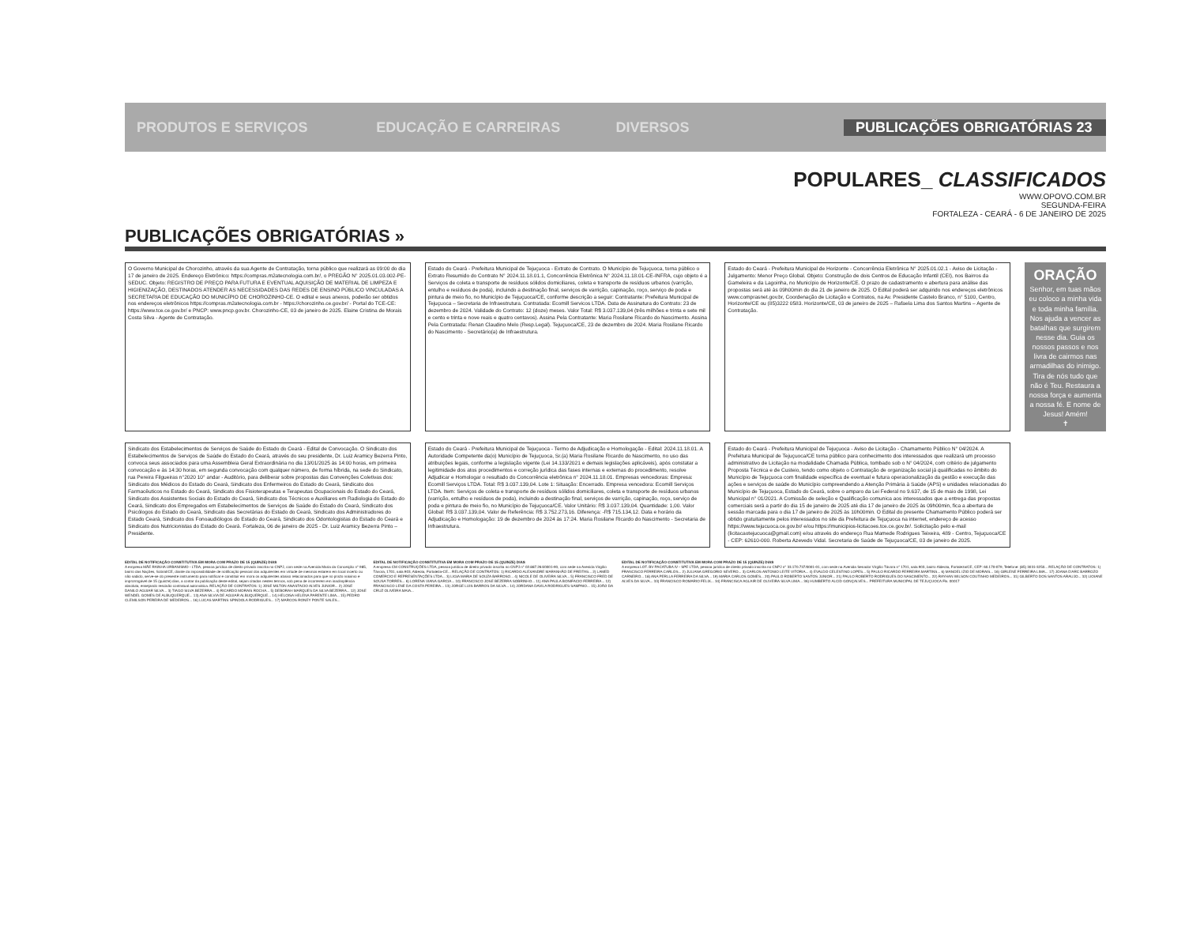PRODUTOS E SERVIÇOS EDUCAÇÃO E CARREIRAS DIVERSOS PUBLICAÇÕES OBRIGATÓRIAS 23
POPULARES_ CLASSIFICADOS
WWW.OPOVO.COM.BR
SEGUNDA-FEIRA
FORTALEZA - CEARÁ - 6 DE JANEIRO DE 2025
PUBLICAÇÕES OBRIGATÓRIAS »
O Governo Municipal de Chorozinho, através da sua Agente de Contratação, torna público que realizará as 09:00 do dia 17 de janeiro de 2025. Endereço Eletrônico: https://compras.m2atecnologia.com.br/, o PREGÃO N° 2025.01.03.002-PE-SEDUC. Objeto: REGISTRO DE PREÇO PARA FUTURA E EVENTUAL AQUISIÇÃO DE MATERIAL DE LIMPEZA E HIGIENIZAÇÃO, DESTINADOS ATENDER AS NECESSIDADES DAS REDES DE ENSINO PÚBLICO VINCULADAS A SECRETARIA DE EDUCAÇÃO DO MUNICÍPIO DE CHOROZINHO-CE. O edital e seus anexos, poderão ser obtidos nos endereços eletrônicos https://compras.m2atecnologia.com.br - https://chorozinho.ce.gov.br/ - Portal do TCE-CE: https://www.tce.ce.gov.br/ e PNCP: www.pncp.gov.br. Chorozinho-CE, 03 de janeiro de 2025. Elaine Cristina de Morais Costa Silva - Agente de Contratação.
Estado do Ceará - Prefeitura Municipal de Tejuçuoca - Extrato de Contrato. O Município de Tejuçuoca, torna público o Extrato Resumido do Contrato N° 2024.11.18.01.1, Concorrência Eletrônica N° 2024.11.18.01-CE-INFRA, cujo objeto é a Serviços de coleta e transporte de resíduos sólidos domiciliares, coleta e transporte de resíduos urbanos (varrição, entulho e resíduos de poda), incluindo a destinação final, serviços de varrição, capinação, roço, serviço de poda e pintura de meio fio, no Município de Tejuçuoca/CE, conforme descrição a seguir: Contratante: Prefeitura Municipal de Tejuçuoca – Secretaria de Infraestrutura. Contratada: Ecomill Servicos LTDA. Data de Assinatura do Contrato: 23 de dezembro de 2024. Validade do Contrato: 12 (doze) meses. Valor Total: R$ 3.037.139,04 (três milhões e trinta e sete mil e cento e trinta e nove reais e quatro centavos). Assina Pela Contratante: Maria Rosilane Ricardo do Nascimento. Assina Pela Contratada: Renan Claudino Melo (Resp.Legal). Tejuçuoca/CE, 23 de dezembro de 2024. Maria Rosilane Ricardo do Nascimento - Secretário(a) de Infraestrutura.
Estado do Ceará - Prefeitura Municipal de Horizonte - Concorrência Eletrônica N° 2025.01.02.1 - Aviso de Licitação - Julgamento: Menor Preço Global. Objeto: Construção de dois Centros de Educação Infantil (CEI), nos Bairros da Gameleira e da Lagoinha, no Município de Horizonte/CE. O prazo de cadastramento e abertura para análise das propostas será até às 09h00min do dia 21 de janeiro de 2025. O Edital poderá ser adquirido nos endereços eletrônicos www.comprasnet.gov.br, Coordenação de Licitação e Contratos, na Av. Presidente Castelo Branco, n° 5100, Centro, Horizonte/CE ou (85)3222 0583. Horizonte/CE, 03 de janeiro de 2025 – Rafaela Lima dos Santos Martins – Agente de Contratação.
ORAÇÃO
Senhor, em tuas mãos eu coloco a minha vida e toda minha família. Nos ajuda a vencer as batalhas que surgirem nesse dia. Guia os nossos passos e nos livra de cairmos nas armadilhas do inimigo. Tira de nós tudo que não é Teu. Restaura a nossa força e aumenta a nossa fé. E nome de Jesus! Amém!
✝
Sindicato dos Estabelecimentos de Serviços de Saúde do Estado do Ceará - Edital de Convocação. O Sindicato dos Estabelecimentos de Serviços de Saúde do Estado do Ceará, através do seu presidente, Dr. Luiz Aramicy Bezerra Pinto, convoca seus associados para uma Assembleia Geral Extraordinária no dia 13/01/2025 às 14:00 horas, em primeira convocação e às 14:30 horas, em segunda convocação com qualquer número, de forma híbrida, na sede do Sindicato, rua Pereira Filgueiras n°2020 10° andar - Auditório, para deliberar sobre propostas das Convenções Coletivas dos: Sindicato dos Médicos do Estado do Ceará, Sindicato dos Enfermeiros do Estado do Ceará, Sindicato dos Farmacêuticos no Estado do Ceará, Sindicato dos Fisioterapeutas e Terapeutas Ocupacionais do Estado do Ceará, Sindicato dos Assistentes Sociais do Estado do Ceará, Sindicato dos Técnicos e Auxiliares em Radiologia do Estado do Ceará, Sindicato dos Empregados em Estabelecimentos de Serviços de Saúde do Estado do Ceará, Sindicato dos Psicólogos do Estado do Ceará, Sindicato das Secretárias do Estado do Ceará, Sindicato dos Administradores do Estado Ceará, Sindicato dos Fonoaudiólogos do Estado do Ceará, Sindicato dos Odontologistas do Estado do Ceará e Sindicato dos Nutricionistas do Estado do Ceará. Fortaleza, 06 de janeiro de 2025 - Dr. Luiz Aramicy Bezerra Pinto – Presidente.
Estado do Ceará - Prefeitura Municipal de Tejuçuoca - Termo de Adjudicação e Homologação - Edital: 2024.11.18.01. A Autoridade Competente da(o) Município de Tejuçuoca, Sr.(a) Maria Rosilane Ricardo do Nascimento, no uso das atribuições legais, conforme a legislação vigente (Lei 14.133/2021 e demais legislações aplicáveis), após constatar a legitimidade dos atos procedimentos e correção jurídica das fases internas e externas do procedimento, resolve Adjudicar e Homologar o resultado do Concorrência eletrônica n° 2024.11.18.01. Empresas vencedoras: Empresa: Ecomill Serviços LTDA. Total: R$ 3.037.139,04. Lote 1: Situação: Encerrado. Empresa vencedora: Ecomill Serviços LTDA. Item: Serviços de coleta e transporte de resíduos sólidos domiciliares, coleta e transporte de resíduos urbanos (varrição, entulho e resíduos de poda), incluindo a destinação final, serviços de varrição, capinação, roço, serviço de poda e pintura de meio fio, no Município de Tejuçuoca/CE. Valor Unitário: R$ 3.037.139,04. Quantidade: 1,00. Valor Global: R$ 3.037.139,04. Valor de Referência: R$ 3.752.273,16. Diferença: -R$ 715.134,12. Data e horário da Adjudicação e Homologação: 19 de dezembro de 2024 às 17:24. Maria Rosilane Ricardo do Nascimento - Secretaria de Infraestrutura.
Estado do Ceará - Prefeitura Municipal de Tejuçuoca - Aviso de Licitação - Chamamento Público N° 04/2024. A Prefeitura Municipal de Tejuçuoca/CE torna público para conhecimento dos interessados que realizará um processo administrativo de Licitação na modalidade Chamada Pública, tombado sob o N° 04/2024, com critério de julgamento Proposta Técnica e de Custeio, tendo como objeto o Contratação de organização social já qualificadas no âmbito do Município de Tejuçuoca com finalidade específica de eventual e futura operacionalização da gestão e execução das ações e serviços de saúde do Município compreendendo a Atenção Primária à Saúde (APS) e unidades relacionadas do Município de Tejuçuoca, Estado do Ceará, sobre o amparo da Lei Federal no 9.637, de 15 de maio de 1998, Lei Municipal n° 01/2021. A Comissão de seleção e Qualificação comunica aos interessados que a entrega das propostas comerciais será a partir do dia 15 de janeiro de 2025 até dia 17 de janeiro de 2025 às 09h00min, fica a abertura de sessão marcada para o dia 17 de janeiro de 2025 às 10h00min. O Edital do presente Chamamento Público poderá ser obtido gratuitamente pelos interessados no site da Prefeitura de Tejuçuoca na internet, endereço de acesso https://www.tejucuoca.ce.gov.br/ e/ou https://municipios-licitacoes.tce.ce.gov.br/. Solicitação pelo e-mail (licitacaotejucuoca@gmail.com) e/ou através do endereço Rua Mamede Rodrigues Teixeira, 489 - Centro, Tejuçuoca/CE - CEP: 62610-000. Roberta Azevedo Vidal. Secretaria de Saúde de Tejuçuoca/CE, 03 de janeiro de 2025.
EDITAL DE NOTIFICAÇÃO CONSTITUTIVA EM MORA COM PRAZO DE 15 (QUINZE) DIAS
A empresa MÃE RAINHA URBANISMO - LTDA, pessoa jurídica de direito privado inscrita no CNPJ, com sede na Avenida Maria da Conceição n° 985, bairro das Nações, Sobral/CE, diante da impossibilidade de notificação pessoal dos adquirentes em virtude de mesmos estarem em local incerto ou não sabido, serve-se do presente instrumento para notificar e constituir em mora os adquirentes abaixo relacionados para que no prazo máximo e improrrogável de 15 (quinze) dias, a contar da publicação deste edital, sejam citados nestes termos, sob pena de incorrerem em inadimplência absoluta, ensejando rescisão contratual automática. RELAÇÃO DE CONTRATOS: 1) JOSE MILTON ANASTACIO ALVES JUNIOR... 2) JOSE DANILO AGUIAR SILVA... 3) TIAGO SILVA BEZERRA... 4) RICARDO MORAIS ROCHA... 5) DEBORAH MARQUES DA SILVA BEZERRA... 12) JOSE WENDEL GOMES DE ALBUQUERQUE... 13) ANA SILVIA DE AGUIAR ALBUQUERQUE... 14) HELOISA HELENA PARENTE LIMA... 15) PEDRO CLEMILSON PEREIRA DE MEDEIROS... 16) LUCAS MARTINS SPINDOLA RODRIGUES... 17) MARCOS RONEY PONTE SALES...
EDITAL DE NOTIFICAÇÃO CONSTITUTIVA EM MORA COM PRAZO DE 15 (QUINZE) DIAS
A empresa CM CONSTRUÇÕES LTDA, pessoa jurídica de direito privado inscrita no CNPJ n° 02.887.264/0001-90, com sede na Avenida Virgílio Távora, 1701, sala 903, Aldeota, Fortaleza-CE... RELAÇÃO DE CONTRATOS: 1) RICARDO ALEXANDRE MARANHÃO DE FREITAS... 2) LAMED COMERCIO E REPRESENTAÇÕES LTDA... 3) LIGIA MARIA DE SOUZA BARROSO... 4) NICOLE DE OLIVEIRA SILVA... 5) FRANCISCO FRED DE SOUSA TORRES... 6) LORENA VIANA GARCIA... 10) FRANCISCO JOSE BEZERRA SOBRINHO... 11) ANA PAULA BONIFACIO FERREIRA... 12) FRANCISCO LENE DA COSTA PEREIRA... 13) JORGE LUIS BARROS DA SILVA... 14) JORDANA DAVILA RODRIGUES SAMPAIO... 15) JOÃO DA CRUZ OLIVEIRA MAIA...
EDITAL DE NOTIFICAÇÃO CONSTITUTIVA EM MORA COM PRAZO DE 15 (QUINZE) DIAS
A empresa LOT. BV PACATUBA IV - SPE LTDA, pessoa jurídica de direito privado inscrita no CNPJ n° 33.170.737/0001-01, com sede na Avenida Senador Virgílio Távora n° 1701, sala 903, bairro Aldeota, Fortaleza/CE, CEP: 60.170-079, Telefone: (85) 3031-3250... RELAÇÃO DE CONTRATOS: 1) FRANCISCO FERREIRA CARLOS... 2) JULIANA GREGORIO SEVERO... 3) CARLOS ANTONIO LEITE VITÓRIA... 4) EVALDO CELESTINO LOPES... 5) PAULO RICARDO FERREIRA MARTINS... 6) MANOEL IZIO DE MORAIS... 16) GIRLENE FERREIRA LIMA... 17) JOANA D'ARC BARROZO CARNEIRO... 18) ANA PERLLA FERREIRA DA SILVA... 19) MARIA CARLOS GOMES... 20) PAULO ROBERTO SANTOS JUNIOR... 21) PAULO ROBERTO RODRIGUES DO NASCIMENTO... 22) RAYHAN WILSON COUTINHO MEDEIROS... 31) GILBERTO DOS SANTOS ARAUJO... 32) LIOIANE ALVES DA SILVA... 33) FRANCISCO ROMARIO FELIX... 34) FRANCISCA AGLAIR DE OLIVEIRA SILVA LIMA... 36) HUMBERTO ALCID GONÇALVES... PREFEITURA MUNICIPAL DE TEJUÇUOCA Fls. 00017